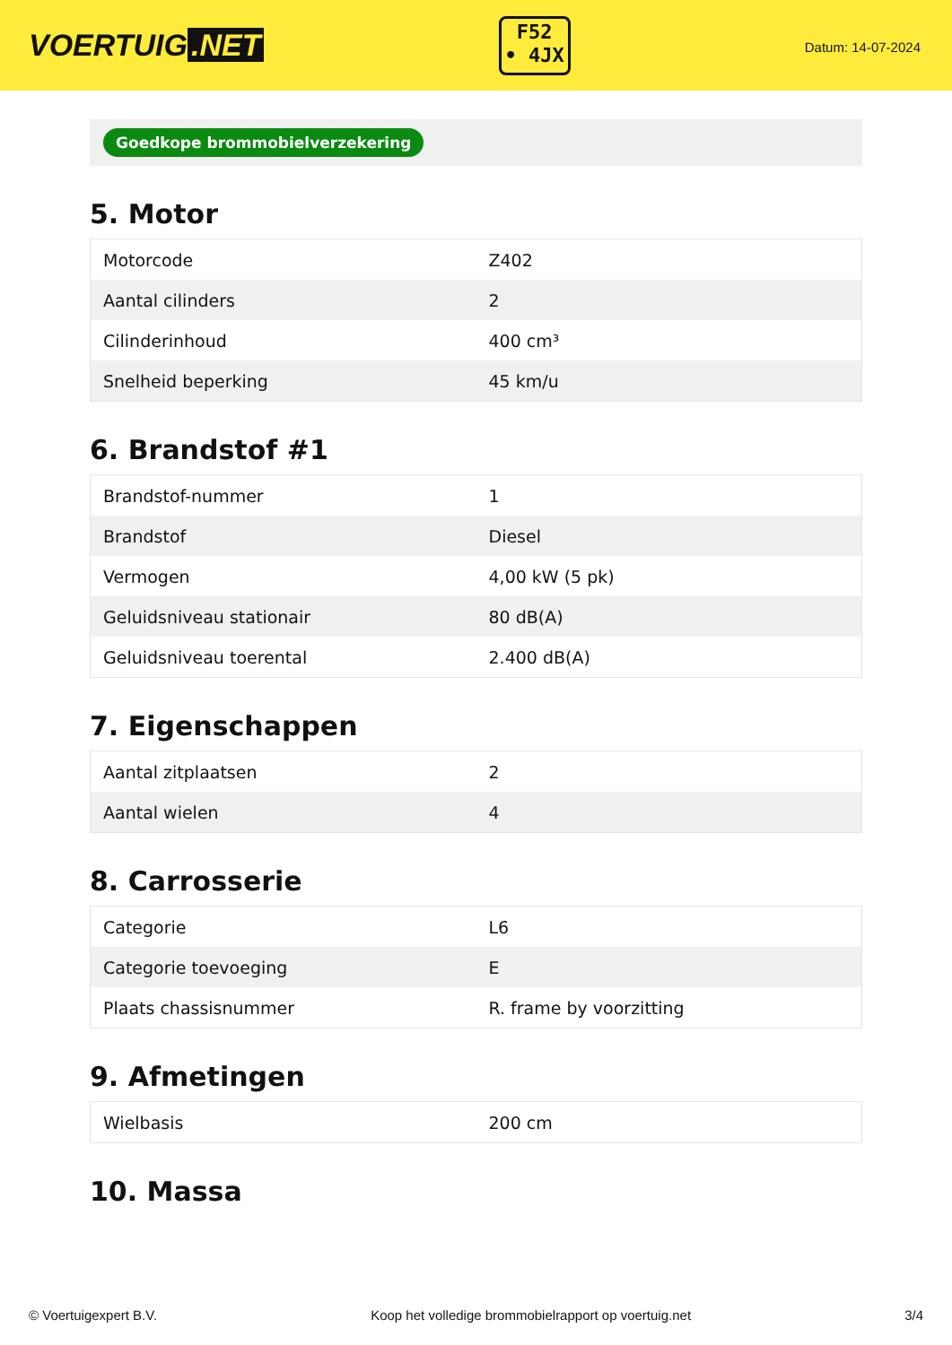VOERTUIG.NET
F52
• 4JX
Datum: 14-07-2024
Goedkope brommobielverzekering
5. Motor
| Motorcode | Z402 |
| Aantal cilinders | 2 |
| Cilinderinhoud | 400 cm³ |
| Snelheid beperking | 45 km/u |
6. Brandstof #1
| Brandstof-nummer | 1 |
| Brandstof | Diesel |
| Vermogen | 4,00 kW (5 pk) |
| Geluidsniveau stationair | 80 dB(A) |
| Geluidsniveau toerental | 2.400 dB(A) |
7. Eigenschappen
| Aantal zitplaatsen | 2 |
| Aantal wielen | 4 |
8. Carrosserie
| Categorie | L6 |
| Categorie toevoeging | E |
| Plaats chassisnummer | R. frame by voorzitting |
9. Afmetingen
| Wielbasis | 200 cm |
10. Massa
© Voertuigexpert B.V. Koop het volledige brommobielrapport op voertuig.net 3/4